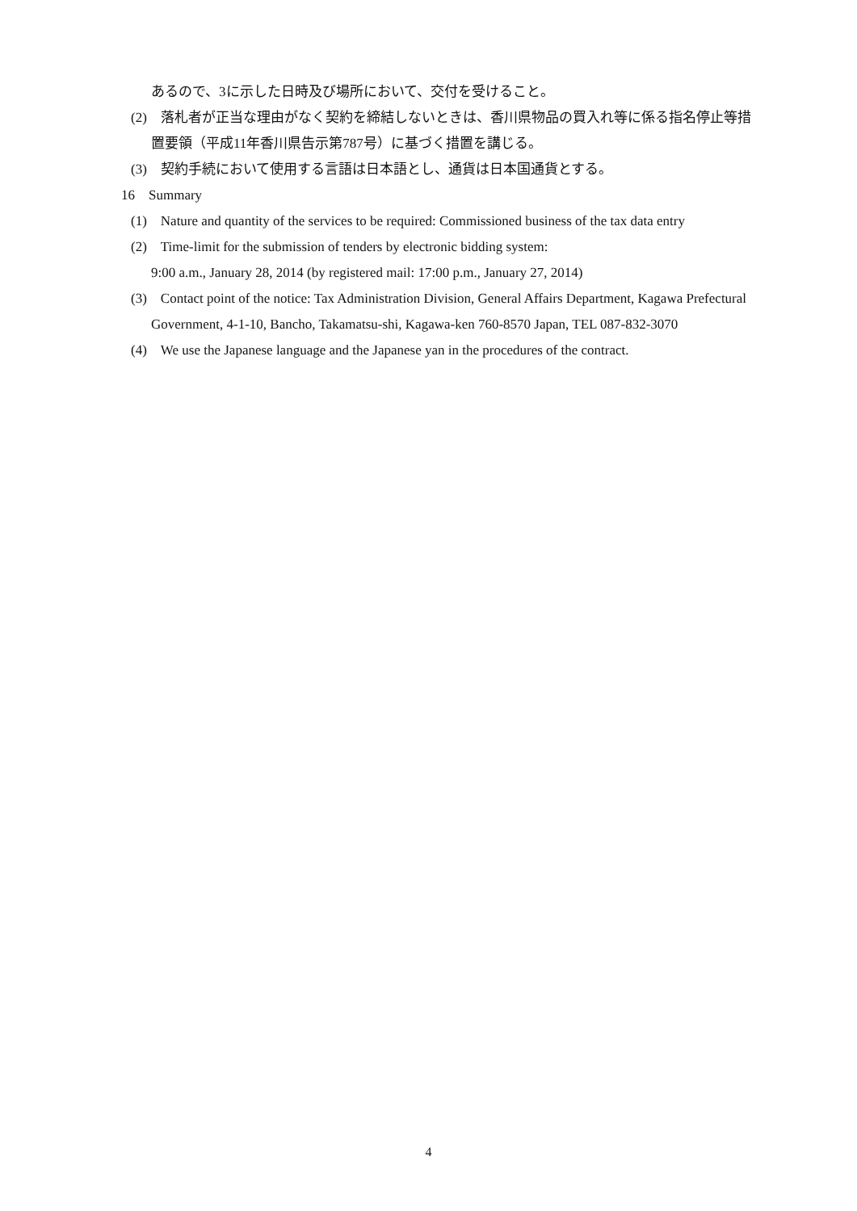あるので、3に示した日時及び場所において、交付を受けること。
(2)　落札者が正当な理由がなく契約を締結しないときは、香川県物品の買入れ等に係る指名停止等措置要領（平成11年香川県告示第787号）に基づく措置を講じる。
(3)　契約手続において使用する言語は日本語とし、通貨は日本国通貨とする。
16　Summary
(1)　Nature and quantity of the services to be required: Commissioned business of the tax data entry
(2)　Time-limit for the submission of tenders by electronic bidding system:
9:00 a.m., January 28, 2014 (by registered mail: 17:00 p.m., January 27, 2014)
(3)　Contact point of the notice: Tax Administration Division, General Affairs Department, Kagawa Prefectural Government, 4-1-10, Bancho, Takamatsu-shi, Kagawa-ken 760-8570 Japan, TEL 087-832-3070
(4)　We use the Japanese language and the Japanese yan in the procedures of the contract.
4